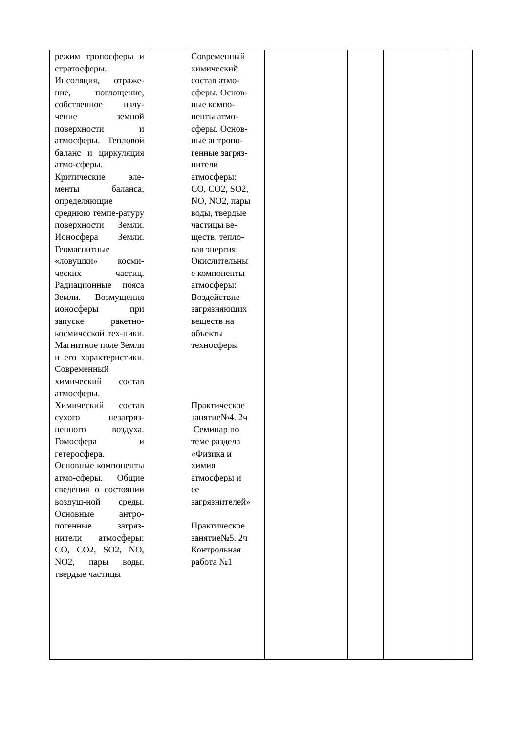| режим тропосферы и стратосферы. Инсоляция, отраже-ние, поглощение, собственное излу-чение земной поверхности и атмосферы. Тепловой баланс и циркуляция атмо-сферы. Критические эле-менты баланса, определяющие среднюю темпе-ратуру поверхности Земли. Ионосфера Земли. Геомагнитные «ловушки» косми-ческих частиц. Радиационные пояса Земли. Возмущения ионосферы при запуске ракетно-космической тех-ники. Магнитное поле Земли и его характеристики. Современный химический состав атмосферы. Химический состав сухого незагряз-ненного воздуха. Гомосфера и гетеросфера. Основные компоненты атмо-сферы. Общие сведения о состоянии воздуш-ной среды. Основные антро-погенные загряз-нители атмосферы: CO, CO2, SO2, NO, NO2, пары воды, твердые частицы | | Современный химический состав атмо- сферы. Основ- ные компо- ненты атмо- сферы. Основ- ные антропо- генные загряз- нители атмосферы: CO, CO2, SO2, NO, NO2, пары воды, твердые частицы ве- ществ, тепло- вая энергия. Окислительны е компоненты атмосферы: Воздействие загрязняющих веществ на объекты техносферы Практическое занятие№4. 2ч Семинар по теме раздела «Физика и химия атмосферы и ее загрязнителей» Практическое занятие№5. 2ч Контрольная работа №1 | | | | |